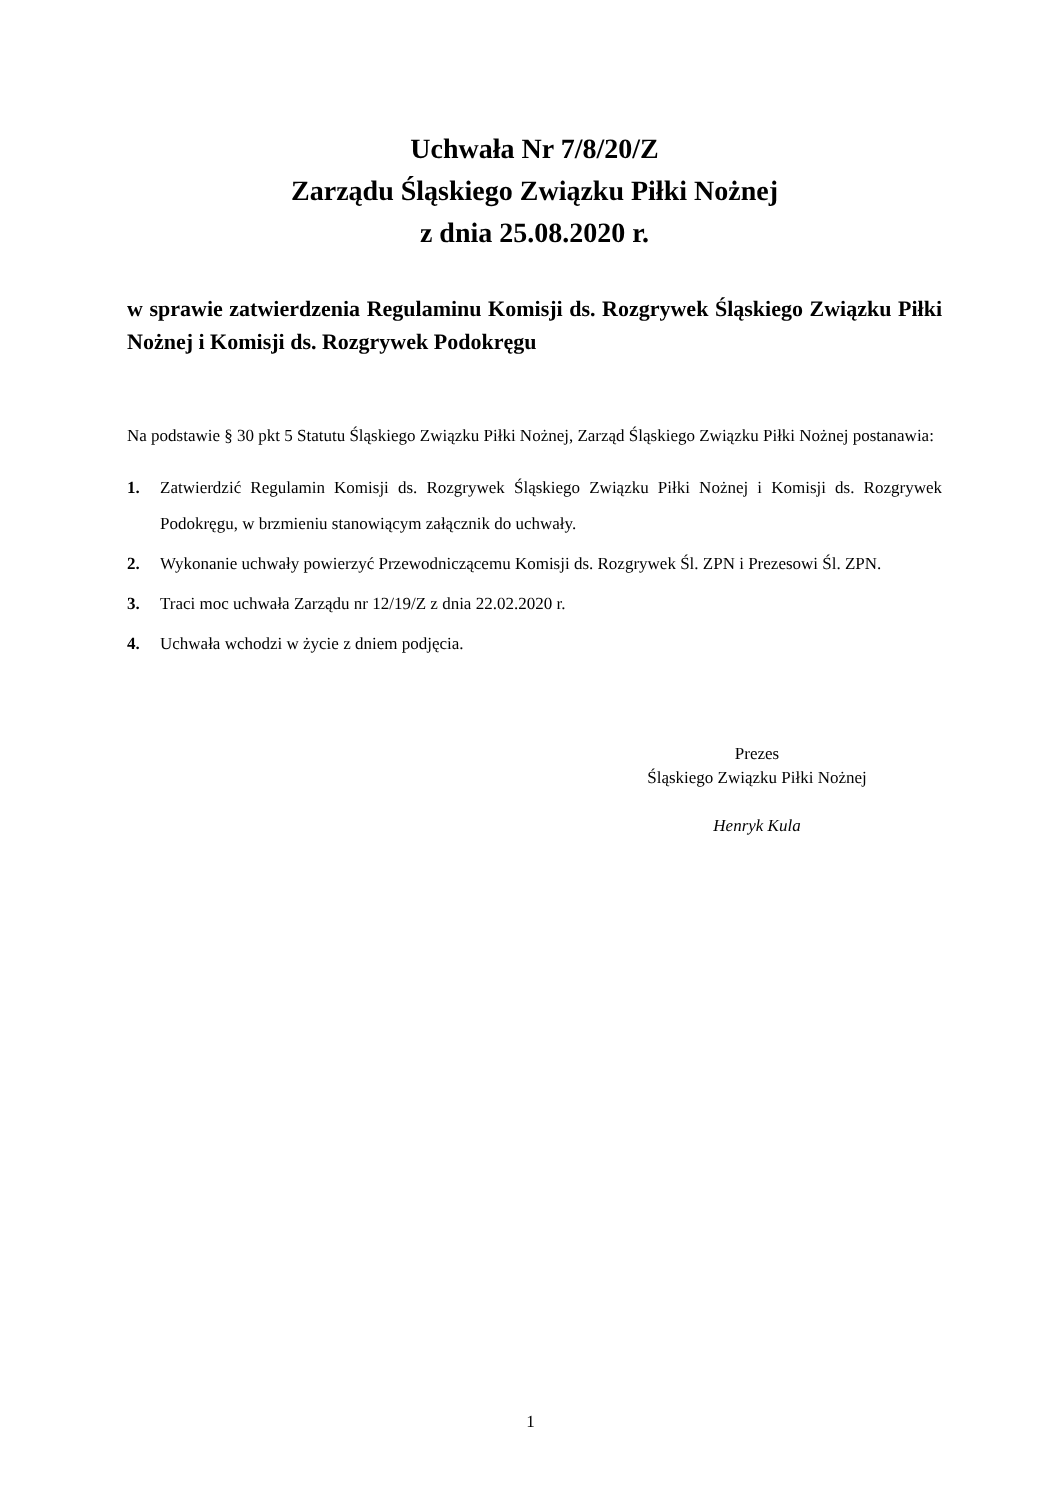Uchwała Nr 7/8/20/Z
Zarządu Śląskiego Związku Piłki Nożnej
z dnia 25.08.2020 r.
w sprawie zatwierdzenia Regulaminu Komisji ds. Rozgrywek Śląskiego Związku Piłki Nożnej i Komisji ds. Rozgrywek Podokręgu
Na podstawie § 30 pkt 5 Statutu Śląskiego Związku Piłki Nożnej, Zarząd Śląskiego Związku Piłki Nożnej postanawia:
1. Zatwierdzić Regulamin Komisji ds. Rozgrywek Śląskiego Związku Piłki Nożnej i Komisji ds. Rozgrywek Podokręgu, w brzmieniu stanowiącym załącznik do uchwały.
2. Wykonanie uchwały powierzyć Przewodniczącemu Komisji ds. Rozgrywek Śl. ZPN i Prezesowi Śl. ZPN.
3. Traci moc uchwała Zarządu nr 12/19/Z z dnia 22.02.2020 r.
4. Uchwała wchodzi w życie z dniem podjęcia.
Prezes
Śląskiego Związku Piłki Nożnej
Henryk Kula
1